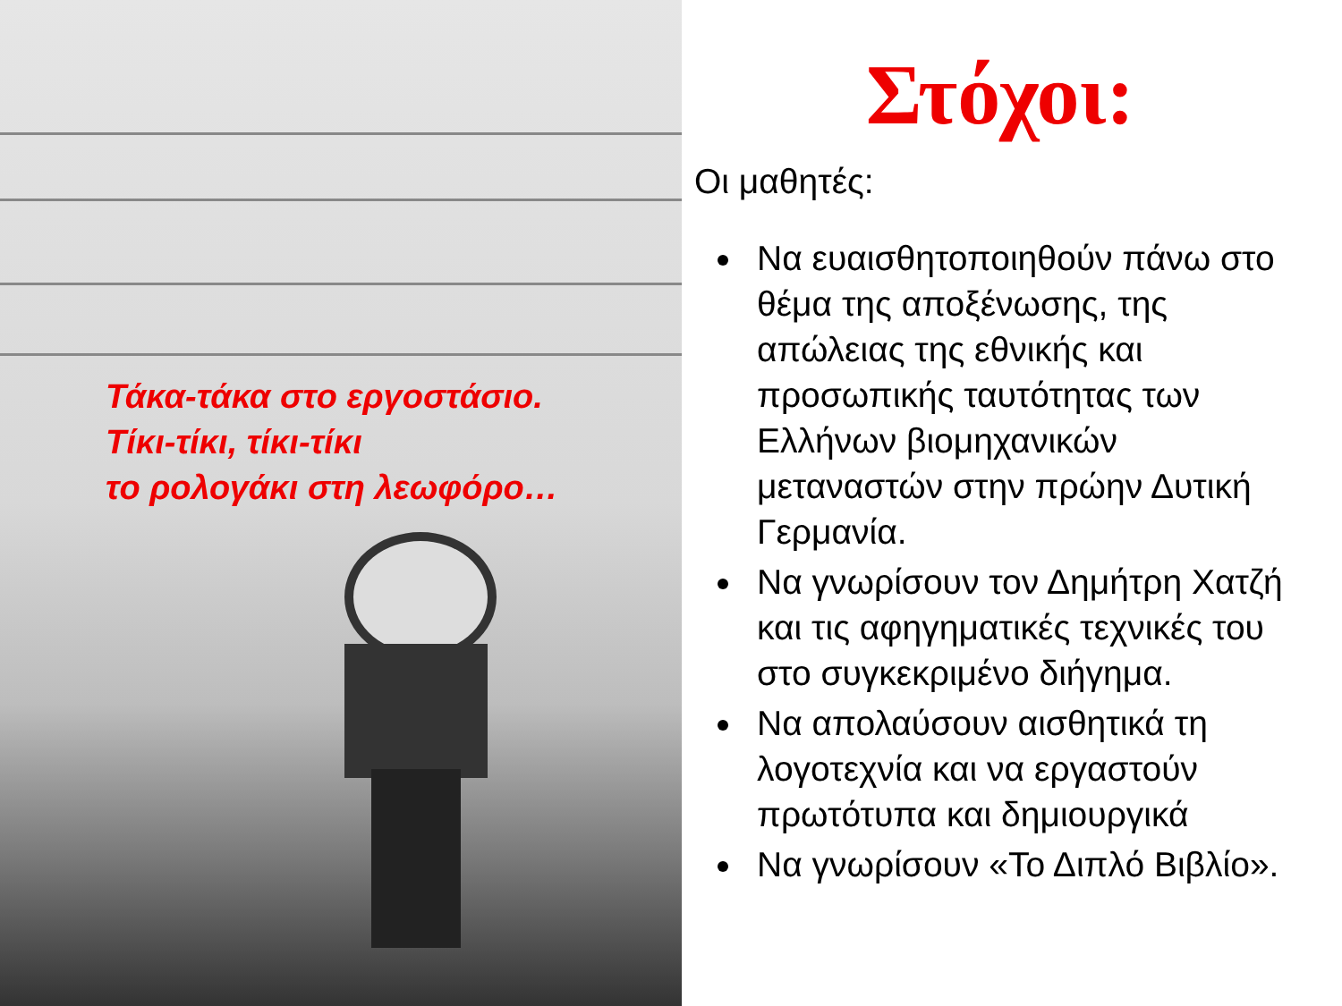Τάκα-τάκα στο εργοστάσιο.
Τίκι-τίκι, τίκι-τίκι
το ρολογάκι στη λεωφόρο…
Στόχοι:
Οι μαθητές:
Να ευαισθητοποιηθούν πάνω στο θέμα της αποξένωσης, της απώλειας της εθνικής και προσωπικής ταυτότητας των Ελλήνων βιομηχανικών μεταναστών στην πρώην Δυτική Γερμανία.
Να γνωρίσουν τον Δημήτρη Χατζή και τις αφηγηματικές τεχνικές του στο συγκεκριμένο διήγημα.
Να απολαύσουν αισθητικά τη λογοτεχνία και να εργαστούν πρωτότυπα και δημιουργικά
Να γνωρίσουν «Το Διπλό Βιβλίο».